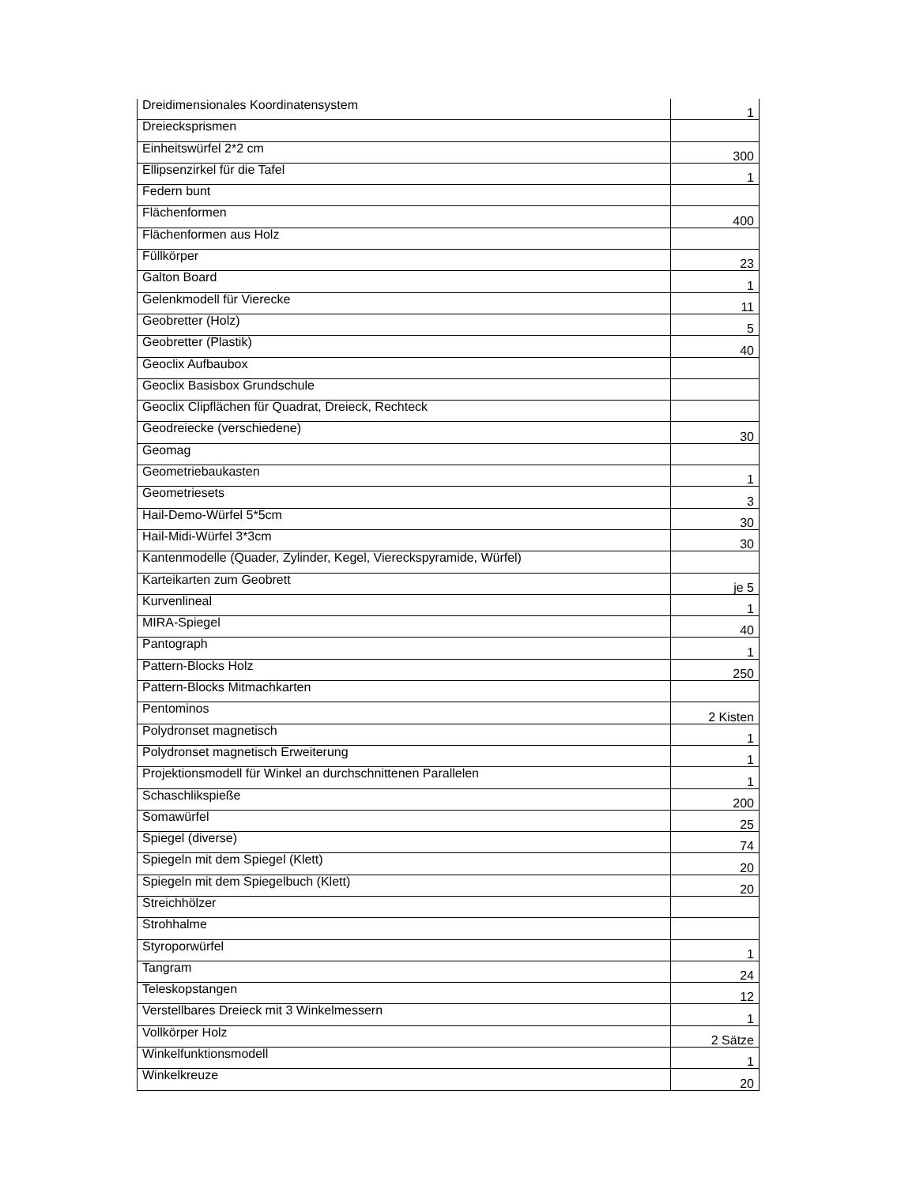| Dreidimensionales Koordinatensystem | 1 |
| Dreiecksprismen | |
| Einheitswürfel 2*2 cm | 300 |
| Ellipsenzirkel für die Tafel | 1 |
| Federn bunt | |
| Flächenformen | 400 |
| Flächenformen aus Holz | |
| Füllkörper | 23 |
| Galton Board | 1 |
| Gelenkmodell für Vierecke | 11 |
| Geobretter (Holz) | 5 |
| Geobretter (Plastik) | 40 |
| Geoclix Aufbaubox | |
| Geoclix Basisbox Grundschule | |
| Geoclix Clipflächen für Quadrat, Dreieck, Rechteck | |
| Geodreiecke (verschiedene) | 30 |
| Geomag | |
| Geometriebaukasten | 1 |
| Geometriesets | 3 |
| Hail-Demo-Würfel 5*5cm | 30 |
| Hail-Midi-Würfel 3*3cm | 30 |
| Kantenmodelle (Quader, Zylinder, Kegel, Viereckspyramide, Würfel) | |
| Karteikarten zum Geobrett | je 5 |
| Kurvenlineal | 1 |
| MIRA-Spiegel | 40 |
| Pantograph | 1 |
| Pattern-Blocks Holz | 250 |
| Pattern-Blocks Mitmachkarten | |
| Pentominos | 2 Kisten |
| Polydronset magnetisch | 1 |
| Polydronset magnetisch Erweiterung | 1 |
| Projektionsmodell für Winkel an durchschnittenen Parallelen | 1 |
| Schaschlikspieße | 200 |
| Somawürfel | 25 |
| Spiegel (diverse) | 74 |
| Spiegeln mit dem Spiegel (Klett) | 20 |
| Spiegeln mit dem Spiegelbuch (Klett) | 20 |
| Streichhölzer | |
| Strohhalme | |
| Styroporwürfel | 1 |
| Tangram | 24 |
| Teleskopstangen | 12 |
| Verstellbares Dreieck mit 3 Winkelmessern | 1 |
| Vollkörper Holz | 2 Sätze |
| Winkelfunktionsmodell | 1 |
| Winkelkreuze | 20 |